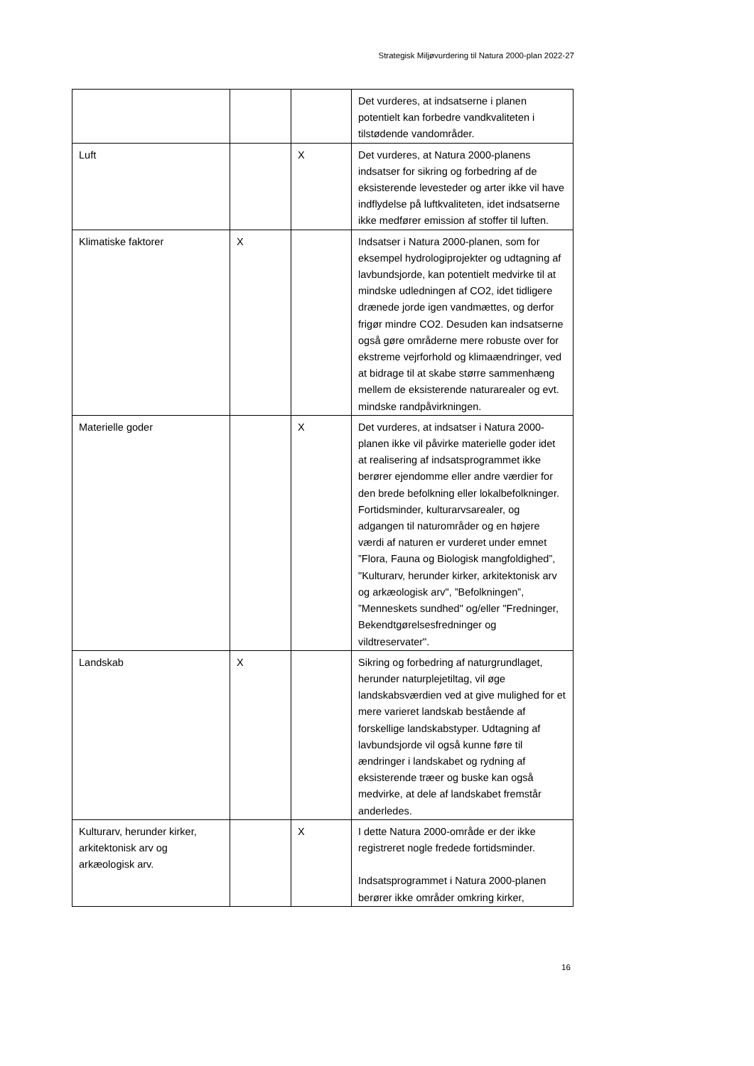Strategisk Miljøvurdering til Natura 2000-plan 2022-27
| | | | Det vurderes, at indsatserne i planen potentielt kan forbedre vandkvaliteten i tilstødende vandområder. |
| Luft | | X | Det vurderes, at Natura 2000-planens indsatser for sikring og forbedring af de eksisterende levesteder og arter ikke vil have indflydelse på luftkvaliteten, idet indsatserne ikke medfører emission af stoffer til luften. |
| Klimatiske faktorer | X | | Indsatser i Natura 2000-planen, som for eksempel hydrologiprojekter og udtagning af lavbundsjorde, kan potentielt medvirke til at mindske udledningen af CO2, idet tidligere drænede jorde igen vandmættes, og derfor frigør mindre CO2. Desuden kan indsatserne også gøre områderne mere robuste over for ekstreme vejrforhold og klimaændringer, ved at bidrage til at skabe større sammenhæng mellem de eksisterende naturarealer og evt. mindske randpåvirkningen. |
| Materielle goder | | X | Det vurderes, at indsatser i Natura 2000-planen ikke vil påvirke materielle goder idet at realisering af indsatsprogrammet ikke berører ejendomme eller andre værdier for den brede befolkning eller lokalbefolkninger. Fortidsminder, kulturarvsarealer, og adgangen til naturområder og en højere værdi af naturen er vurderet under emnet ”Flora, Fauna og Biologisk mangfoldighed”, "Kulturarv, herunder kirker, arkitektonisk arv og arkæologisk arv", ”Befolkningen”, ”Menneskets sundhed" og/eller "Fredninger, Bekendtgørelsesfredninger og vildtreservater". |
| Landskab | X | | Sikring og forbedring af naturgrundlaget, herunder naturplejetiltag, vil øge landskabsværdien ved at give mulighed for et mere varieret landskab bestående af forskellige landskabstyper. Udtagning af lavbundsjorde vil også kunne føre til ændringer i landskabet og rydning af eksisterende træer og buske kan også medvirke, at dele af landskabet fremstår anderledes. |
| Kulturarv, herunder kirker, arkitektonisk arv og arkæologisk arv. | | X | I dette Natura 2000-område er der ikke registreret nogle fredede fortidsminder. Indsatsprogrammet i Natura 2000-planen berører ikke områder omkring kirker, |
16